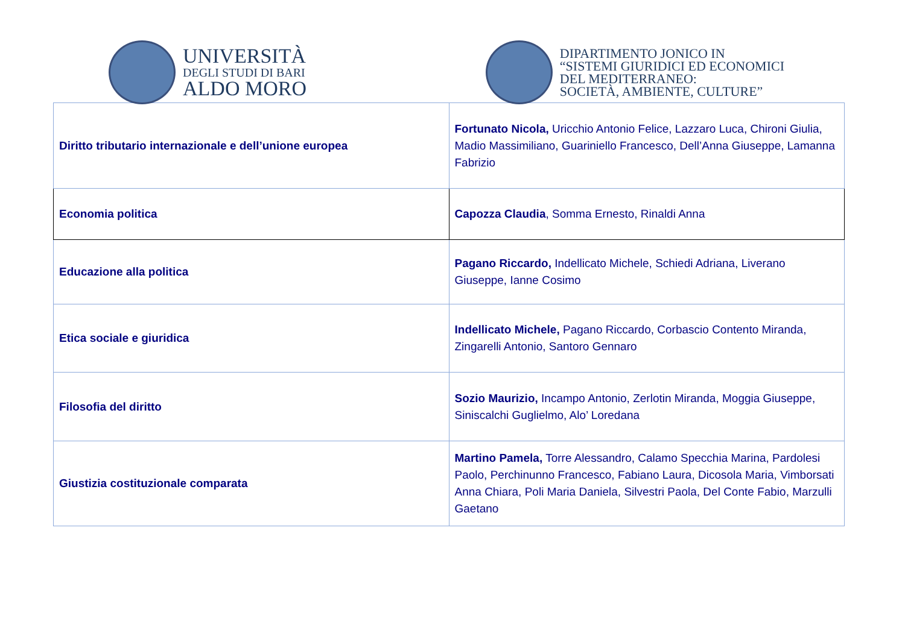UNIVERSITÀ
DEGLI STUDI DI BARI
ALDO MORO
DIPARTIMENTO JONICO IN
“SISTEMI GIURIDICI ED ECONOMICI
DEL MEDITERRANEO:
SOCIETÀ, AMBIENTE, CULTURE”
| Diritto tributario internazionale e dell’unione europea | Fortunato Nicola, Uricchio Antonio Felice, Lazzaro Luca, Chironi Giulia, Madio Massimiliano, Guariniello Francesco, Dell’Anna Giuseppe, Lamanna Fabrizio |
| Economia politica | Capozza Claudia , Somma Ernesto, Rinaldi Anna |
| Educazione alla politica | Pagano Riccardo, Indellicato Michele, Schiedi Adriana, Liverano Giuseppe, Ianne Cosimo |
| Etica sociale e giuridica | Indellicato Michele, Pagano Riccardo, Corbascio Contento Miranda, Zingarelli Antonio, Santoro Gennaro |
| Filosofia del diritto | Sozio Maurizio, Incampo Antonio, Zerlotin Miranda, Moggia Giuseppe, Siniscalchi Guglielmo, Alo’ Loredana |
| Giustizia costituzionale comparata | Martino Pamela, Torre Alessandro, Calamo Specchia Marina, Pardolesi Paolo, Perchinunno Francesco, Fabiano Laura, Dicosola Maria, Vimborsati Anna Chiara, Poli Maria Daniela, Silvestri Paola, Del Conte Fabio, Marzulli Gaetano |